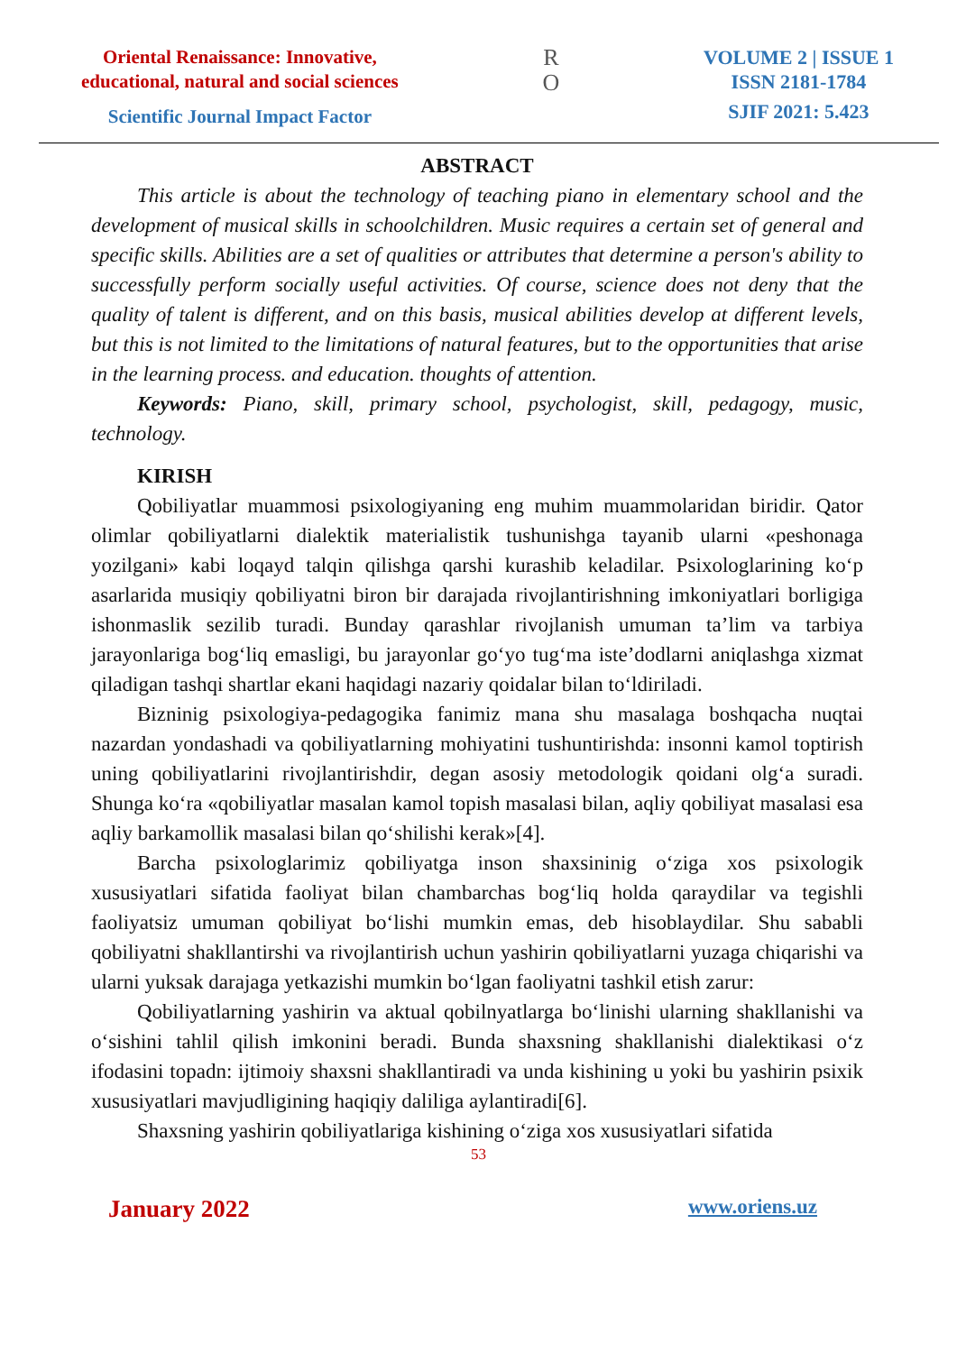Oriental Renaissance: Innovative,
educational, natural and social sciences
Scientific Journal Impact Factor
R
O
VOLUME 2 | ISSUE 1
ISSN 2181-1784
SJIF 2021: 5.423
ABSTRACT
This article is about the technology of teaching piano in elementary school and the development of musical skills in schoolchildren. Music requires a certain set of general and specific skills. Abilities are a set of qualities or attributes that determine a person's ability to successfully perform socially useful activities. Of course, science does not deny that the quality of talent is different, and on this basis, musical abilities develop at different levels, but this is not limited to the limitations of natural features, but to the opportunities that arise in the learning process. and education. thoughts of attention.
Keywords: Piano, skill, primary school, psychologist, skill, pedagogy, music, technology.
KIRISH
Qobiliyatlar muammosi psixologiyaning eng muhim muammolaridan biridir. Qator olimlar qobiliyatlarni dialektik materialistik tushunishga tayanib ularni «peshonaga yozilgani» kabi loqayd talqin qilishga qarshi kurashib keladilar. Psixologlarining koʻp asarlarida musiqiy qobiliyatni biron bir darajada rivojlantirishning imkoniyatlari borligiga ishonmaslik sezilib turadi. Bunday qarashlar rivojlanish umuman taʼlim va tarbiya jarayonlariga bogʻliq emasligi, bu jarayonlar goʻyo tugʻma isteʼdodlarni aniqlashga xizmat qiladigan tashqi shartlar ekani haqidagi nazariy qoidalar bilan toʻldiriladi.
Bizninig psixologiya-pedagogika fanimiz mana shu masalaga boshqacha nuqtai nazardan yondashadi va qobiliyatlarning mohiyatini tushuntirishda: insonni kamol toptirish uning qobiliyatlarini rivojlantirishdir, degan asosiy metodologik qoidani olgʻa suradi. Shunga koʻra «qobiliyatlar masalan kamol topish masalasi bilan, aqliy qobiliyat masalasi esa aqliy barkamollik masalasi bilan qoʻshilishi kerak»[4].
Barcha psixologlarimiz qobiliyatga inson shaxsininig oʻziga xos psixologik xususiyatlari sifatida faoliyat bilan chambarchas bogʻliq holda qaraydilar va tegishli faoliyatsiz umuman qobiliyat boʻlishi mumkin emas, deb hisoblaydilar. Shu sababli qobiliyatni shakllantirshi va rivojlantirish uchun yashirin qobiliyatlarni yuzaga chiqarishi va ularni yuksak darajaga yetkazishi mumkin boʻlgan faoliyatni tashkil etish zarur:
Qobiliyatlarning yashirin va aktual qobilnyatlarga boʻlinishi ularning shakllanishi va oʻsishini tahlil qilish imkonini beradi. Bunda shaxsning shakllanishi dialektikasi oʻz ifodasini topadn: ijtimoiy shaxsni shakllantiradi va unda kishining u yoki bu yashirin psixik xususiyatlari mavjudligining haqiqiy daliliga aylantiradi[6].
Shaxsning yashirin qobiliyatlariga kishining oʻziga xos xususiyatlari sifatida
53
January 2022 www.oriens.uz